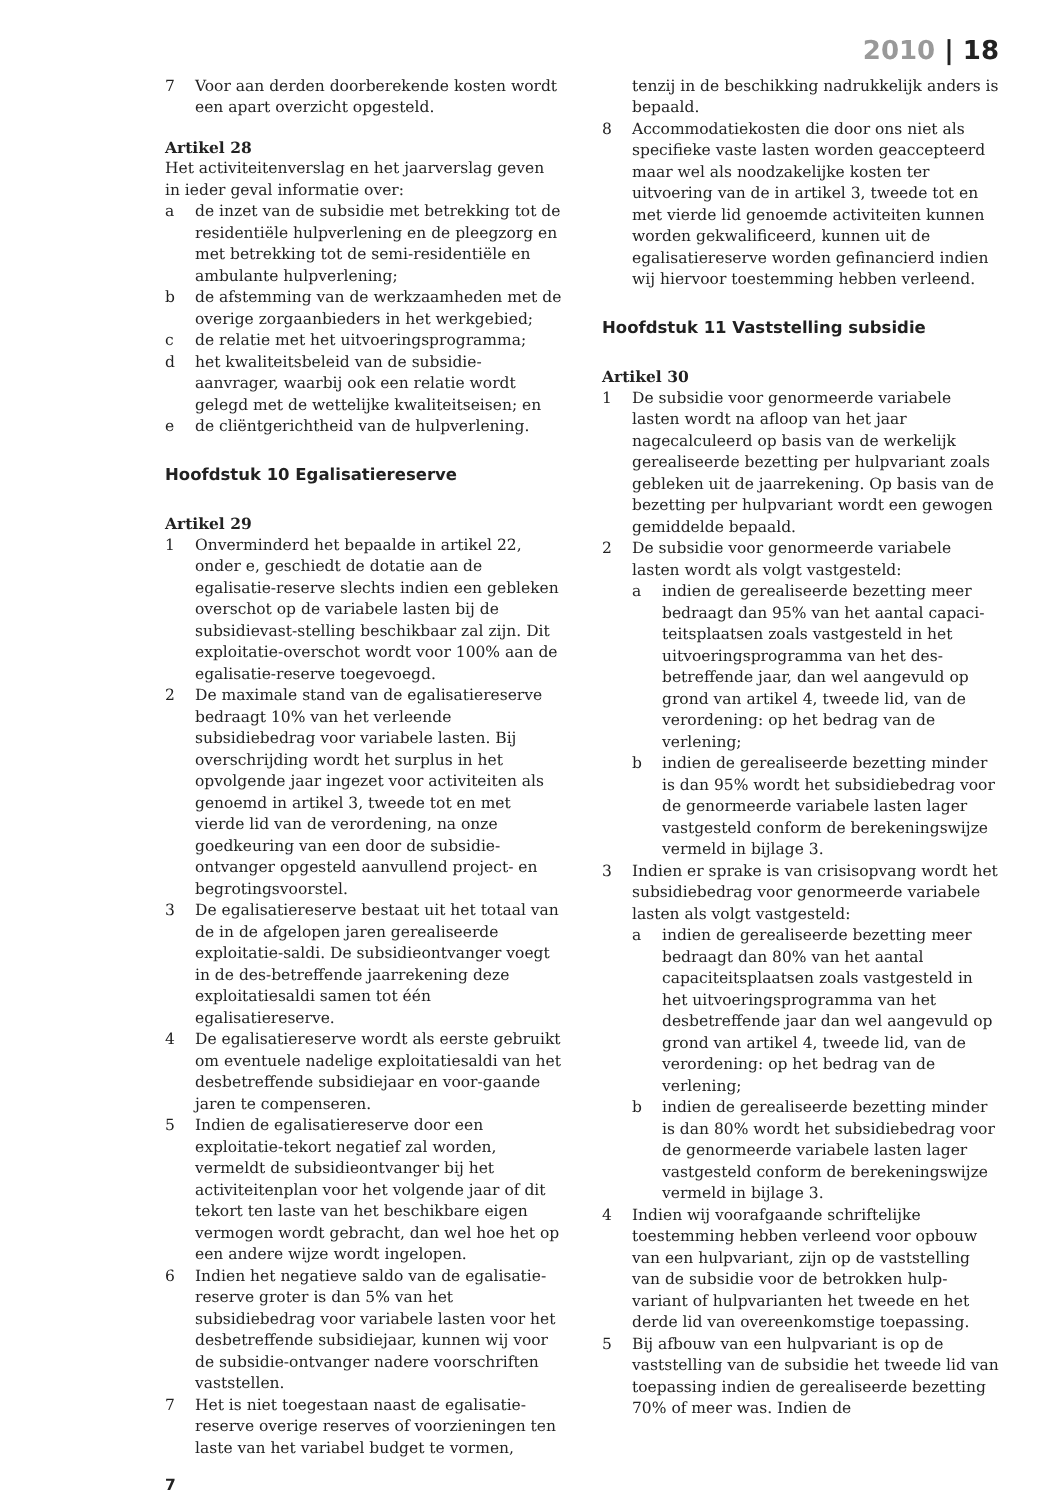2010 | 18
7 Voor aan derden doorberekende kosten wordt een apart overzicht opgesteld.
Artikel 28
Het activiteitenverslag en het jaarverslag geven in ieder geval informatie over:
a de inzet van de subsidie met betrekking tot de residentiële hulpverlening en de pleegzorg en met betrekking tot de semi-residentiële en ambulante hulpverlening;
b de afstemming van de werkzaamheden met de overige zorgaanbieders in het werkgebied;
c de relatie met het uitvoeringsprogramma;
d het kwaliteitsbeleid van de subsidie-aanvrager, waarbij ook een relatie wordt gelegd met de wettelijke kwaliteitseisen; en
e de cliëntgerichtheid van de hulpverlening.
Hoofdstuk 10 Egalisatiereserve
Artikel 29
1 Onverminderd het bepaalde in artikel 22, onder e, geschiedt de dotatie aan de egalisatie-reserve slechts indien een gebleken overschot op de variabele lasten bij de subsidievast-stelling beschikbaar zal zijn. Dit exploitatie-overschot wordt voor 100% aan de egalisatie-reserve toegevoegd.
2 De maximale stand van de egalisatiereserve bedraagt 10% van het verleende subsidiebedrag voor variabele lasten. Bij overschrijding wordt het surplus in het opvolgende jaar ingezet voor activiteiten als genoemd in artikel 3, tweede tot en met vierde lid van de verordening, na onze goedkeuring van een door de subsidie-ontvanger opgesteld aanvullend project- en begrotingsvoorstel.
3 De egalisatiereserve bestaat uit het totaal van de in de afgelopen jaren gerealiseerde exploitatie-saldi. De subsidieontvanger voegt in de des-betreffende jaarrekening deze exploitatiesaldi samen tot één egalisatiereserve.
4 De egalisatiereserve wordt als eerste gebruikt om eventuele nadelige exploitatiesaldi van het desbetreffende subsidiejaar en voor-gaande jaren te compenseren.
5 Indien de egalisatiereserve door een exploitatie-tekort negatief zal worden, vermeldt de subsidieontvanger bij het activiteitenplan voor het volgende jaar of dit tekort ten laste van het beschikbare eigen vermogen wordt gebracht, dan wel hoe het op een andere wijze wordt ingelopen.
6 Indien het negatieve saldo van de egalisatie-reserve groter is dan 5% van het subsidiebedrag voor variabele lasten voor het desbetreffende subsidiejaar, kunnen wij voor de subsidie-ontvanger nadere voorschriften vaststellen.
7 Het is niet toegestaan naast de egalisatie-reserve overige reserves of voorzieningen ten laste van het variabel budget te vormen,
tenzij in de beschikking nadrukkelijk anders is bepaald.
8 Accommodatiekosten die door ons niet als specifieke vaste lasten worden geaccepteerd maar wel als noodzakelijke kosten ter uitvoering van de in artikel 3, tweede tot en met vierde lid genoemde activiteiten kunnen worden gekwalificeerd, kunnen uit de egalisatiereserve worden gefinancierd indien wij hiervoor toestemming hebben verleend.
Hoofdstuk 11 Vaststelling subsidie
Artikel 30
1 De subsidie voor genormeerde variabele lasten wordt na afloop van het jaar nagecalculeerd op basis van de werkelijk gerealiseerde bezetting per hulpvariant zoals gebleken uit de jaarrekening. Op basis van de bezetting per hulpvariant wordt een gewogen gemiddelde bepaald.
2 De subsidie voor genormeerde variabele lasten wordt als volgt vastgesteld:
a indien de gerealiseerde bezetting meer bedraagt dan 95% van het aantal capaci-teitsplaatsen zoals vastgesteld in het uitvoeringsprogramma van het des-betreffende jaar, dan wel aangevuld op grond van artikel 4, tweede lid, van de verordening: op het bedrag van de verlening;
b indien de gerealiseerde bezetting minder is dan 95% wordt het subsidiebedrag voor de genormeerde variabele lasten lager vastgesteld conform de berekeningswijze vermeld in bijlage 3.
3 Indien er sprake is van crisisopvang wordt het subsidiebedrag voor genormeerde variabele lasten als volgt vastgesteld:
a indien de gerealiseerde bezetting meer bedraagt dan 80% van het aantal capaciteitsplaatsen zoals vastgesteld in het uitvoeringsprogramma van het desbetreffende jaar dan wel aangevuld op grond van artikel 4, tweede lid, van de verordening: op het bedrag van de verlening;
b indien de gerealiseerde bezetting minder is dan 80% wordt het subsidiebedrag voor de genormeerde variabele lasten lager vastgesteld conform de berekeningswijze vermeld in bijlage 3.
4 Indien wij voorafgaande schriftelijke toestemming hebben verleend voor opbouw van een hulpvariant, zijn op de vaststelling van de subsidie voor de betrokken hulp-variant of hulpvarianten het tweede en het derde lid van overeenkomstige toepassing.
5 Bij afbouw van een hulpvariant is op de vaststelling van de subsidie het tweede lid van toepassing indien de gerealiseerde bezetting 70% of meer was. Indien de
7